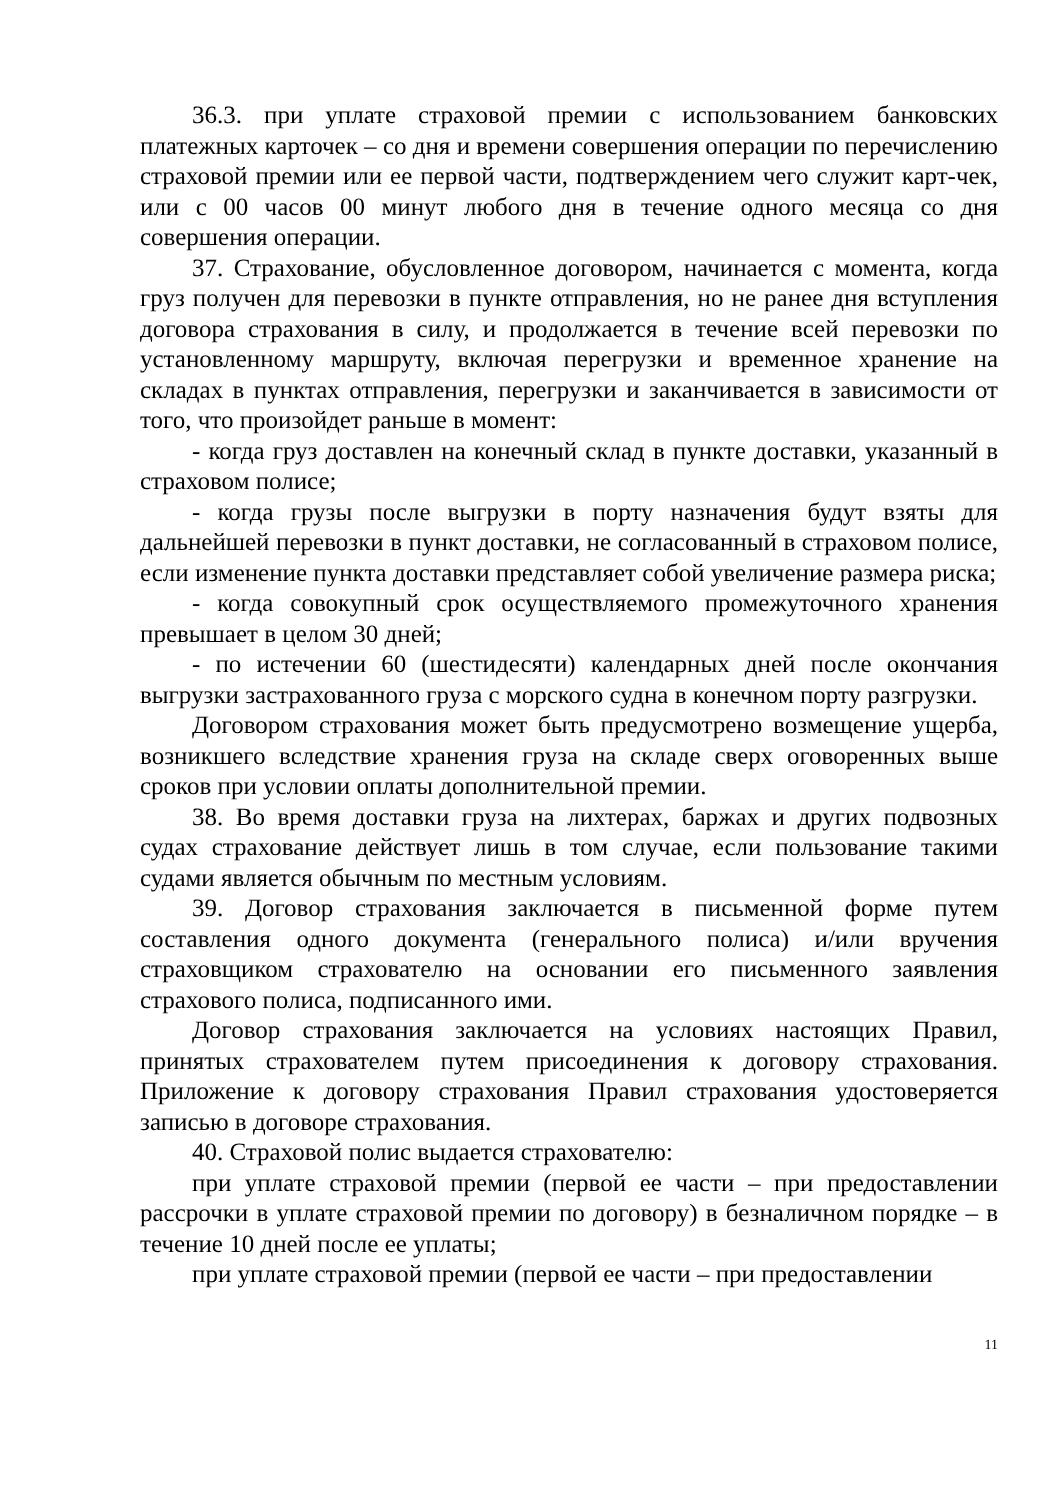36.3. при уплате страховой премии с использованием банковских платежных карточек – со дня и времени совершения операции по перечислению страховой премии или ее первой части, подтверждением чего служит карт-чек, или с 00 часов 00 минут любого дня в течение одного месяца со дня совершения операции.
37. Страхование, обусловленное договором, начинается с момента, когда груз получен для перевозки в пункте отправления, но не ранее дня вступления договора страхования в силу, и продолжается в течение всей перевозки по установленному маршруту, включая перегрузки и временное хранение на складах в пунктах отправления, перегрузки и заканчивается в зависимости от того, что произойдет раньше в момент:
- когда груз доставлен на конечный склад в пункте доставки, указанный в страховом полисе;
- когда грузы после выгрузки в порту назначения будут взяты для дальнейшей перевозки в пункт доставки, не согласованный в страховом полисе, если изменение пункта доставки представляет собой увеличение размера риска;
- когда совокупный срок осуществляемого промежуточного хранения превышает в целом 30 дней;
- по истечении 60 (шестидесяти) календарных дней после окончания выгрузки застрахованного груза с морского судна в конечном порту разгрузки.
Договором страхования может быть предусмотрено возмещение ущерба, возникшего вследствие хранения груза на складе сверх оговоренных выше сроков при условии оплаты дополнительной премии.
38. Во время доставки груза на лихтерах, баржах и других подвозных судах страхование действует лишь в том случае, если пользование такими судами является обычным по местным условиям.
39. Договор страхования заключается в письменной форме путем составления одного документа (генерального полиса) и/или вручения страховщиком страхователю на основании его письменного заявления страхового полиса, подписанного ими.
Договор страхования заключается на условиях настоящих Правил, принятых страхователем путем присоединения к договору страхования. Приложение к договору страхования Правил страхования удостоверяется записью в договоре страхования.
40. Страховой полис выдается страхователю:
при уплате страховой премии (первой ее части – при предоставлении рассрочки в уплате страховой премии по договору) в безналичном порядке – в течение 10 дней после ее уплаты;
при уплате страховой премии (первой ее части – при предоставлении
11